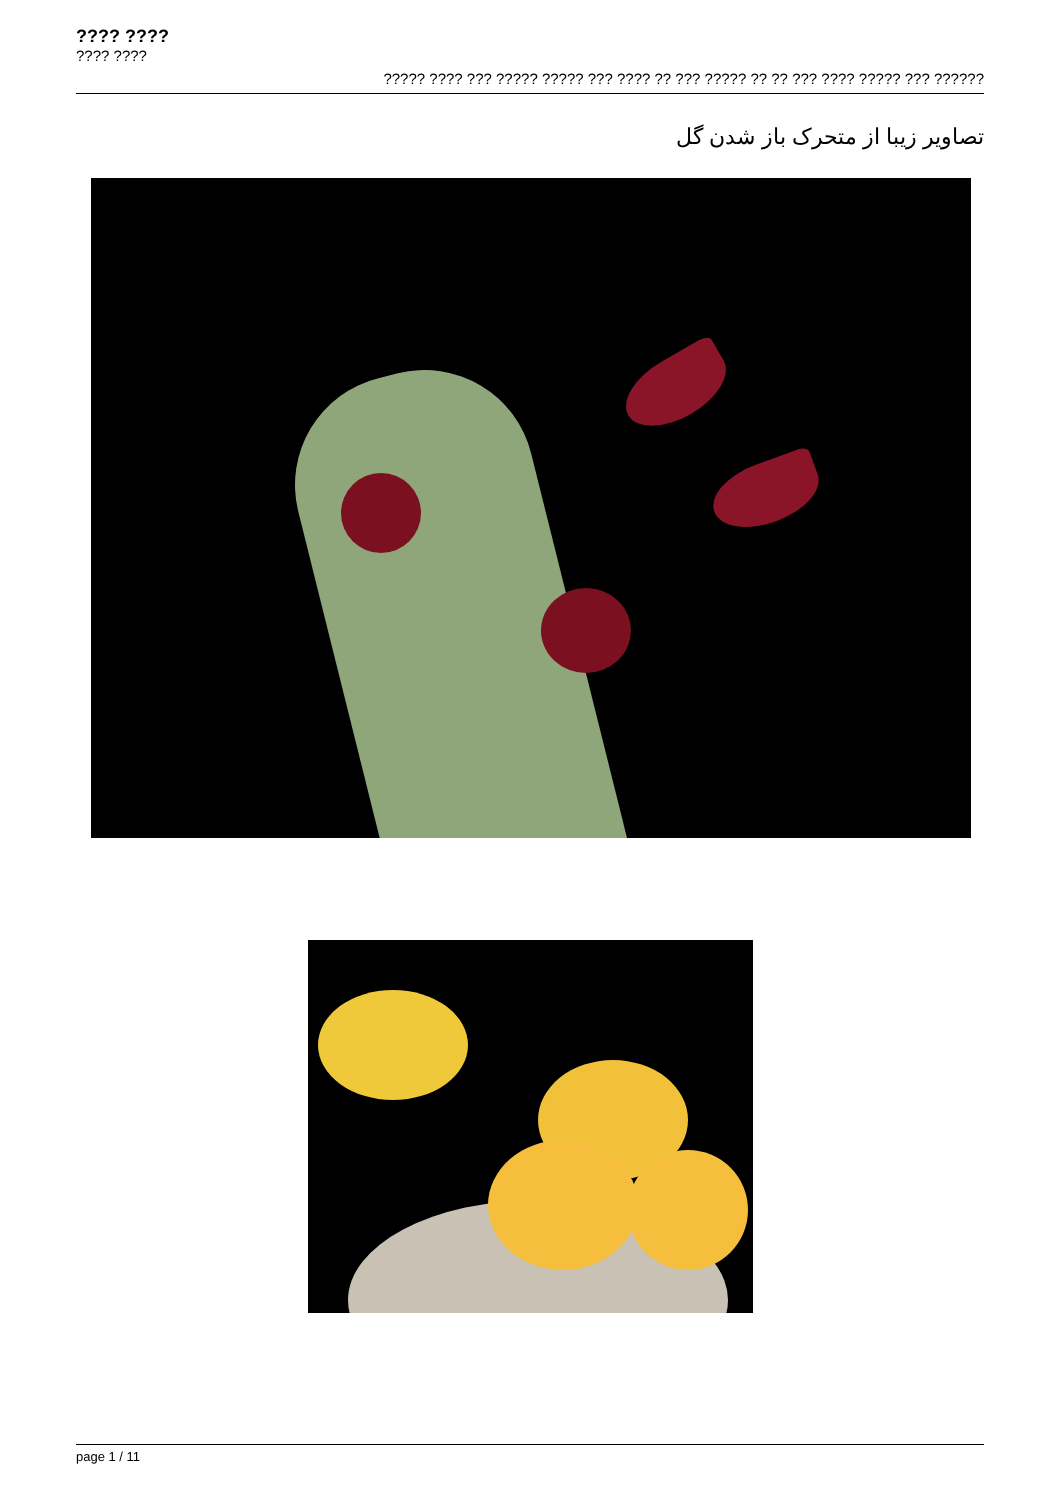???? ????
???? ????
????? ???? ??? ????? ????? ??? ???? ?? ??? ????? ?? ?? ??? ???? ????? ??? ??????
تصاویر زیبا از متحرک باز شدن گل
page 1 / 11